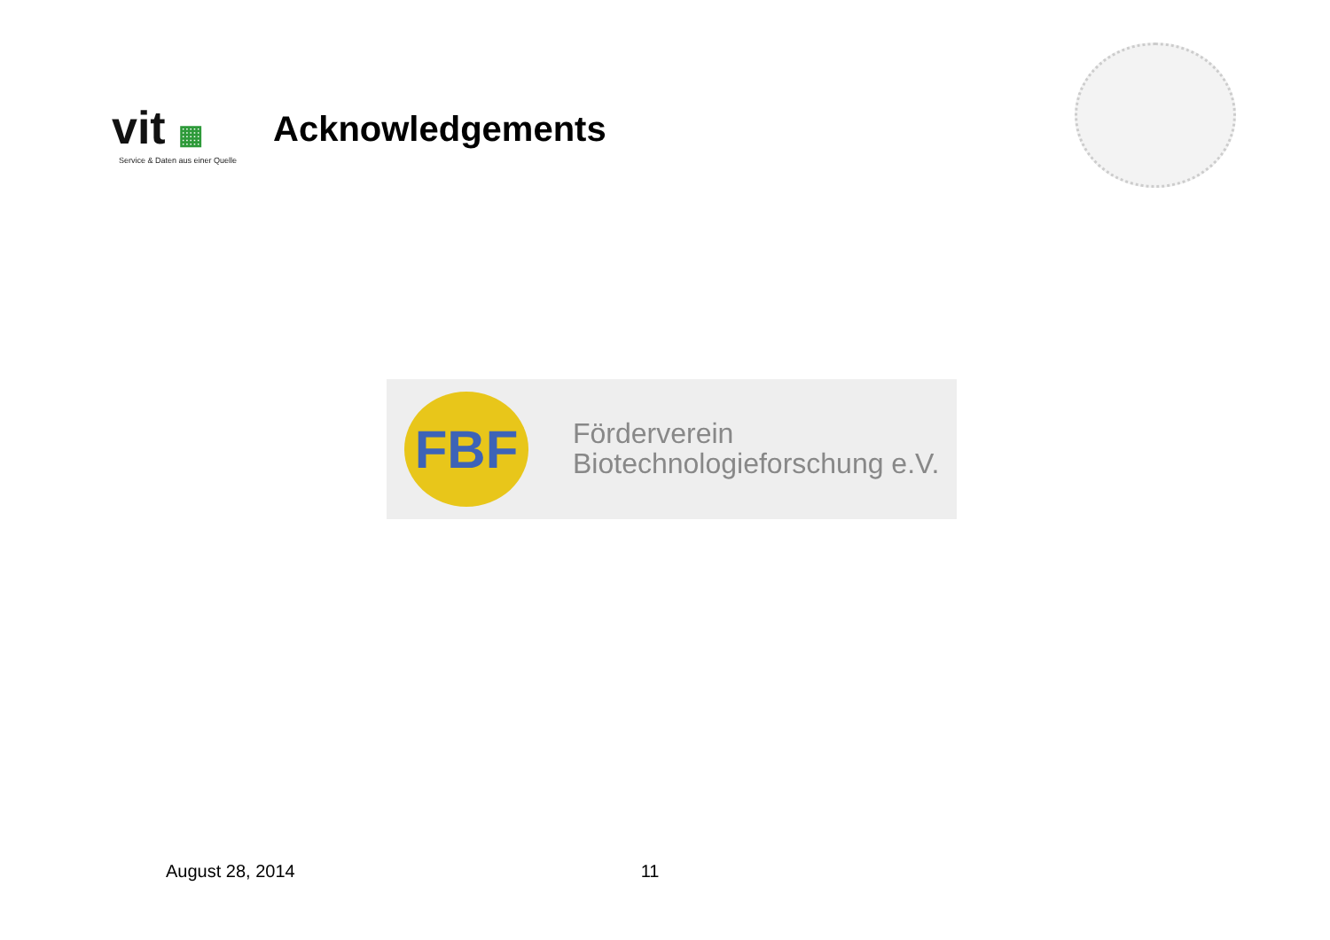vit ▦
Service & Daten aus einer Quelle
Acknowledgements
FBF
Förderverein
Biotechnologieforschung e.V.
August 28, 2014 11